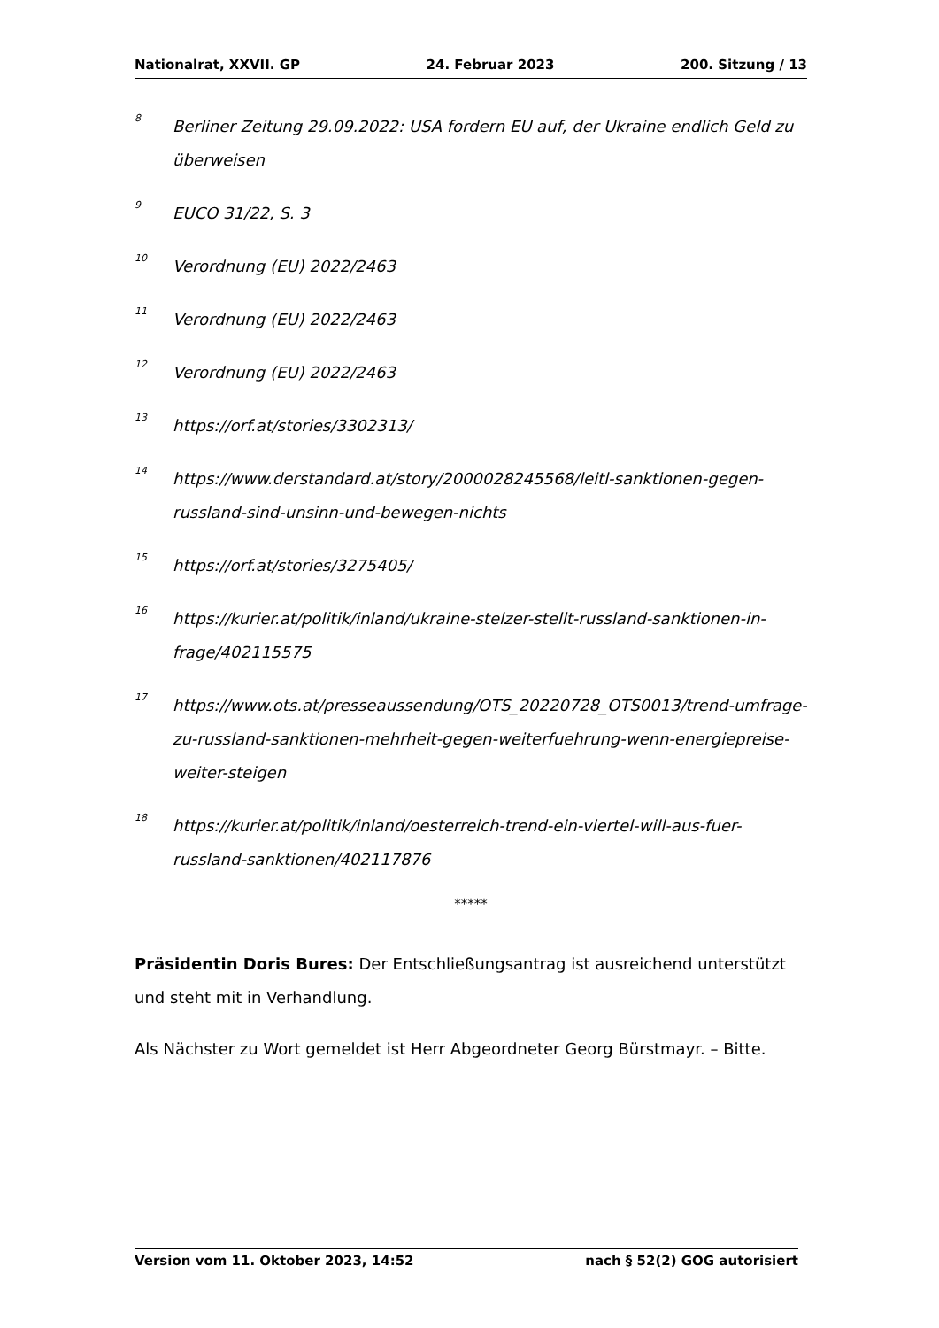Nationalrat, XXVII. GP 24. Februar 2023 200. Sitzung / 13
<sup>8</sup>
Berliner Zeitung 29.09.2022: USA fordern EU auf, der Ukraine endlich Geld zu überweisen
<sup>9</sup>
EUCO 31/22, S. 3
<sup>10</sup>
Verordnung (EU) 2022/2463
<sup>11</sup>
Verordnung (EU) 2022/2463
<sup>12</sup>
Verordnung (EU) 2022/2463
<sup>13</sup>
https://orf.at/stories/3302313/
<sup>14</sup>
https://www.derstandard.at/story/2000028245568/leitl-sanktionen-gegen-russland-sind-unsinn-und-bewegen-nichts
<sup>15</sup>
https://orf.at/stories/3275405/
<sup>16</sup>
https://kurier.at/politik/inland/ukraine-stelzer-stellt-russland-sanktionen-in-frage/402115575
<sup>17</sup>
https://www.ots.at/presseaussendung/OTS_20220728_OTS0013/trend-umfrage-zu-russland-sanktionen-mehrheit-gegen-weiterfuehrung-wenn-energiepreise-weiter-steigen
<sup>18</sup>
https://kurier.at/politik/inland/oesterreich-trend-ein-viertel-will-aus-fuer-russland-sanktionen/402117876
*****
Präsidentin Doris Bures: Der Entschließungsantrag ist ausreichend unterstützt und steht mit in Verhandlung.
Als Nächster zu Wort gemeldet ist Herr Abgeordneter Georg Bürstmayr. – Bitte.
Version vom 11. Oktober 2023, 14:52 nach § 52(2) GOG autorisiert